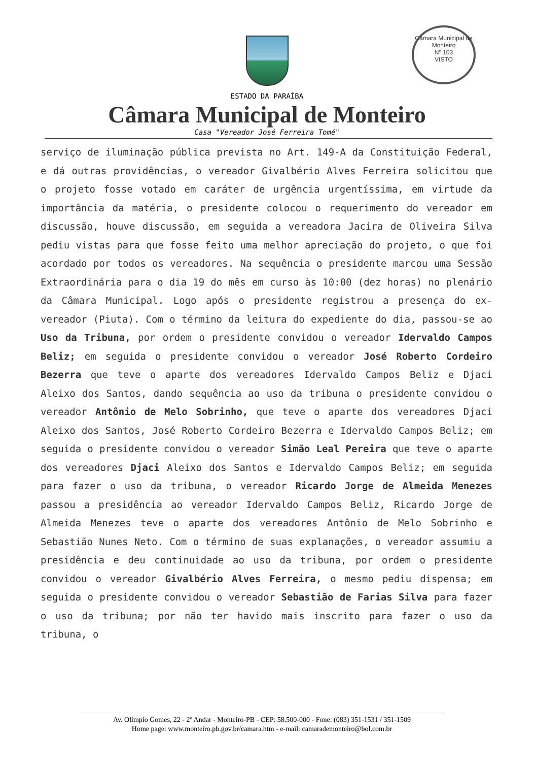Câmara Municipal de Monteiro
Nº 103
VISTO
ESTADO DA PARAÍBA
Câmara Municipal de Monteiro
Casa "Vereador José Ferreira Tomé"
serviço de iluminação pública prevista no Art. 149-A da Constituição Federal, e dá outras providências, o vereador Givalbério Alves Ferreira solicitou que o projeto fosse votado em caráter de urgência urgentíssima, em virtude da importância da matéria, o presidente colocou o requerimento do vereador em discussão, houve discussão, em seguida a vereadora Jacira de Oliveira Silva pediu vistas para que fosse feito uma melhor apreciação do projeto, o que foi acordado por todos os vereadores. Na sequência o presidente marcou uma Sessão Extraordinária para o dia 19 do mês em curso às 10:00 (dez horas) no plenário da Câmara Municipal. Logo após o presidente registrou a presença do ex-vereador (Piuta). Com o término da leitura do expediente do dia, passou-se ao Uso da Tribuna, por ordem o presidente convidou o vereador Idervaldo Campos Beliz; em seguida o presidente convidou o vereador José Roberto Cordeiro Bezerra que teve o aparte dos vereadores Idervaldo Campos Beliz e Djaci Aleixo dos Santos, dando sequência ao uso da tribuna o presidente convidou o vereador Antônio de Melo Sobrinho, que teve o aparte dos vereadores Djaci Aleixo dos Santos, José Roberto Cordeiro Bezerra e Idervaldo Campos Beliz; em seguida o presidente convidou o vereador Simão Leal Pereira que teve o aparte dos vereadores Djaci Aleixo dos Santos e Idervaldo Campos Beliz; em seguida para fazer o uso da tribuna, o vereador Ricardo Jorge de Almeida Menezes passou a presidência ao vereador Idervaldo Campos Beliz, Ricardo Jorge de Almeida Menezes teve o aparte dos vereadores Antônio de Melo Sobrinho e Sebastião Nunes Neto. Com o término de suas explanações, o vereador assumiu a presidência e deu continuidade ao uso da tribuna, por ordem o presidente convidou o vereador Givalbério Alves Ferreira, o mesmo pediu dispensa; em seguida o presidente convidou o vereador Sebastião de Farias Silva para fazer o uso da tribuna; por não ter havido mais inscrito para fazer o uso da tribuna, o
Av. Olímpio Gomes, 22 - 2º Andar - Monteiro-PB - CEP: 58.500-000 - Fone: (083) 351-1531 / 351-1509
Home page: www.monteiro.pb.gov.br/camara.htm - e-mail: camarademonteiro@bol.com.br